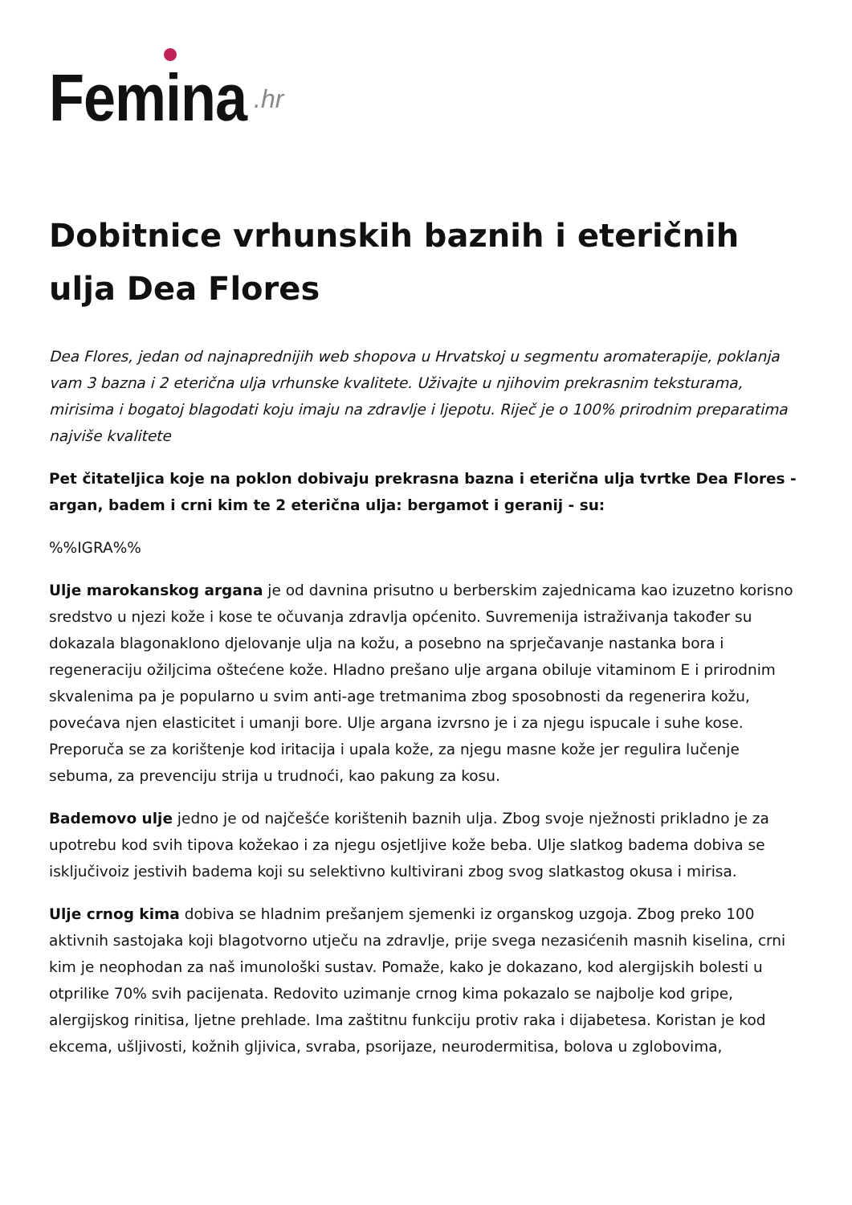Femina .hr
Dobitnice vrhunskih baznih i eteričnih ulja Dea Flores
Dea Flores, jedan od najnaprednijih web shopova u Hrvatskoj u segmentu aromaterapije, poklanja vam 3 bazna i 2 eterična ulja vrhunske kvalitete. Uživajte u njihovim prekrasnim teksturama, mirisima i bogatoj blagodati koju imaju na zdravlje i ljepotu. Riječ je o 100% prirodnim preparatima najviše kvalitete
Pet čitateljica koje na poklon dobivaju prekrasna bazna i eterična ulja tvrtke Dea Flores - argan, badem i crni kim te 2 eterična ulja: bergamot i geranij - su:
%%IGRA%%
Ulje marokanskog argana je od davnina prisutno u berberskim zajednicama kao izuzetno korisno sredstvo u njezi kože i kose te očuvanja zdravlja općenito. Suvremenija istraživanja također su dokazala blagonaklono djelovanje ulja na kožu, a posebno na sprječavanje nastanka bora i regeneraciju ožiljcima oštećene kože. Hladno prešano ulje argana obiluje vitaminom E i prirodnim skvalenima pa je popularno u svim anti-age tretmanima zbog sposobnosti da regenerira kožu, povećava njen elasticitet i umanji bore. Ulje argana izvrsno je i za njegu ispucale i suhe kose. Preporuča se za korištenje kod iritacija i upala kože, za njegu masne kože jer regulira lučenje sebuma, za prevenciju strija u trudnoći, kao pakung za kosu.
Bademovo ulje jedno je od najčešće korištenih baznih ulja. Zbog svoje nježnosti prikladno je za upotrebu kod svih tipova kožekao i za njegu osjetljive kože beba. Ulje slatkog badema dobiva se isključivoiz jestivih badema koji su selektivno kultivirani zbog svog slatkastog okusa i mirisa.
Ulje crnog kima dobiva se hladnim prešanjem sjemenki iz organskog uzgoja. Zbog preko 100 aktivnih sastojaka koji blagotvorno utječu na zdravlje, prije svega nezasićenih masnih kiselina, crni kim je neophodan za naš imunološki sustav. Pomaže, kako je dokazano, kod alergijskih bolesti u otprilike 70% svih pacijenata. Redovito uzimanje crnog kima pokazalo se najbolje kod gripe, alergijskog rinitisa, ljetne prehlade. Ima zaštitnu funkciju protiv raka i dijabetesa. Koristan je kod ekcema, ušljivosti, kožnih gljivica, svraba, psorijaze, neurodermitisa, bolova u zglobovima,